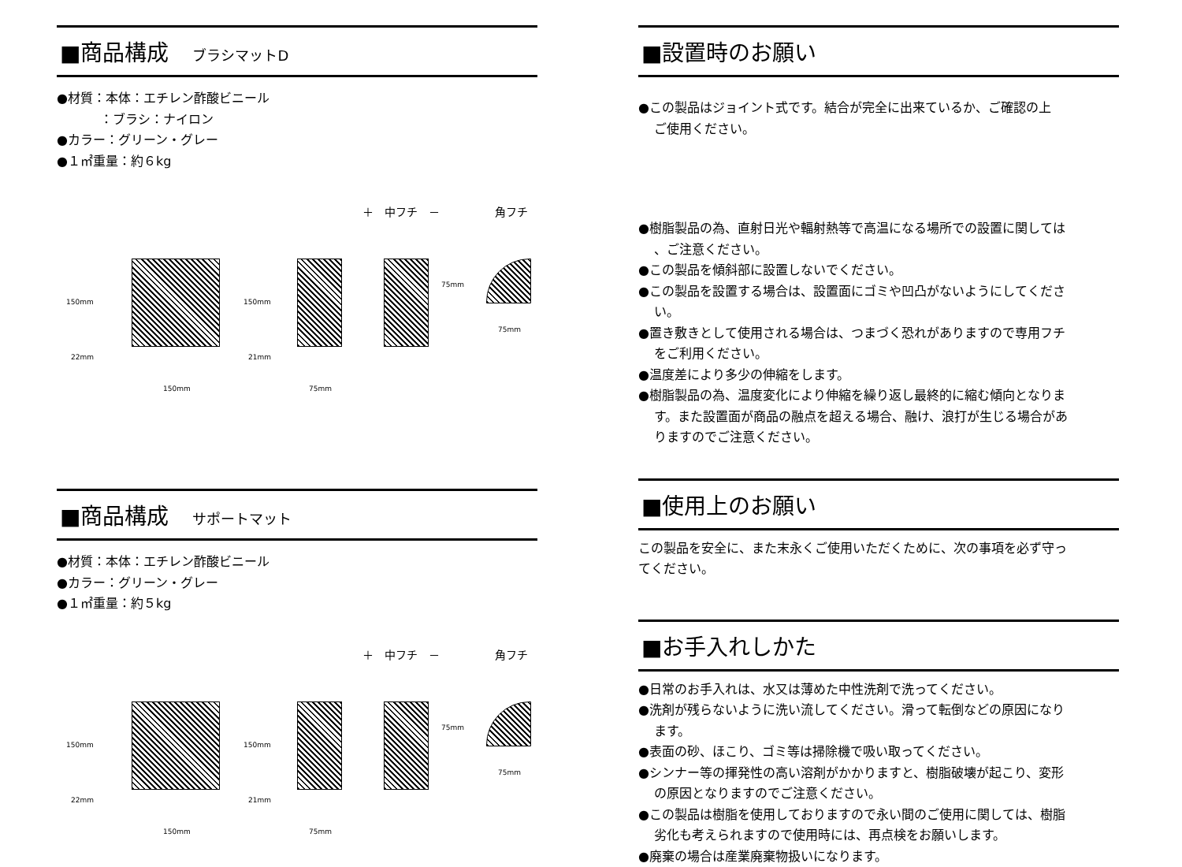■商品構成 ブラシマットD
●材質：本体：エチレン酢酸ビニール
：ブラシ：ナイロン
●カラー：グリーン・グレー
●１㎡重量：約６kg
＋　中フチ　－　　　　　角フチ
150mm 150mm
75mm
22mm 21mm
150mm 75mm
75mm
■商品構成 サポートマット
●材質：本体：エチレン酢酸ビニール
●カラー：グリーン・グレー
●１㎡重量：約５kg
＋　中フチ　－　　　　　角フチ
150mm 150mm
75mm
22mm 21mm
150mm 75mm
75mm
■設置時のお願い
●この製品はジョイント式です。結合が完全に出来ているか、ご確認の上
ご使用ください。
●樹脂製品の為、直射日光や輻射熱等で高温になる場所での設置に関しては
、ご注意ください。
●この製品を傾斜部に設置しないでください。
●この製品を設置する場合は、設置面にゴミや凹凸がないようにしてくださ
い。
●置き敷きとして使用される場合は、つまづく恐れがありますので専用フチ
をご利用ください。
●温度差により多少の伸縮をします。
●樹脂製品の為、温度変化により伸縮を繰り返し最終的に縮む傾向となりま
す。また設置面が商品の融点を超える場合、融け、浪打が生じる場合があ
りますのでご注意ください。
■使用上のお願い
この製品を安全に、また末永くご使用いただくために、次の事項を必ず守っ
てください。
■お手入れしかた
●日常のお手入れは、水又は薄めた中性洗剤で洗ってください。
●洗剤が残らないように洗い流してください。滑って転倒などの原因になり
ます。
●表面の砂、ほこり、ゴミ等は掃除機で吸い取ってください。
●シンナー等の揮発性の高い溶剤がかかりますと、樹脂破壊が起こり、変形
の原因となりますのでご注意ください。
●この製品は樹脂を使用しておりますので永い間のご使用に関しては、樹脂
劣化も考えられますので使用時には、再点検をお願いします。
●廃棄の場合は産業廃棄物扱いになります。